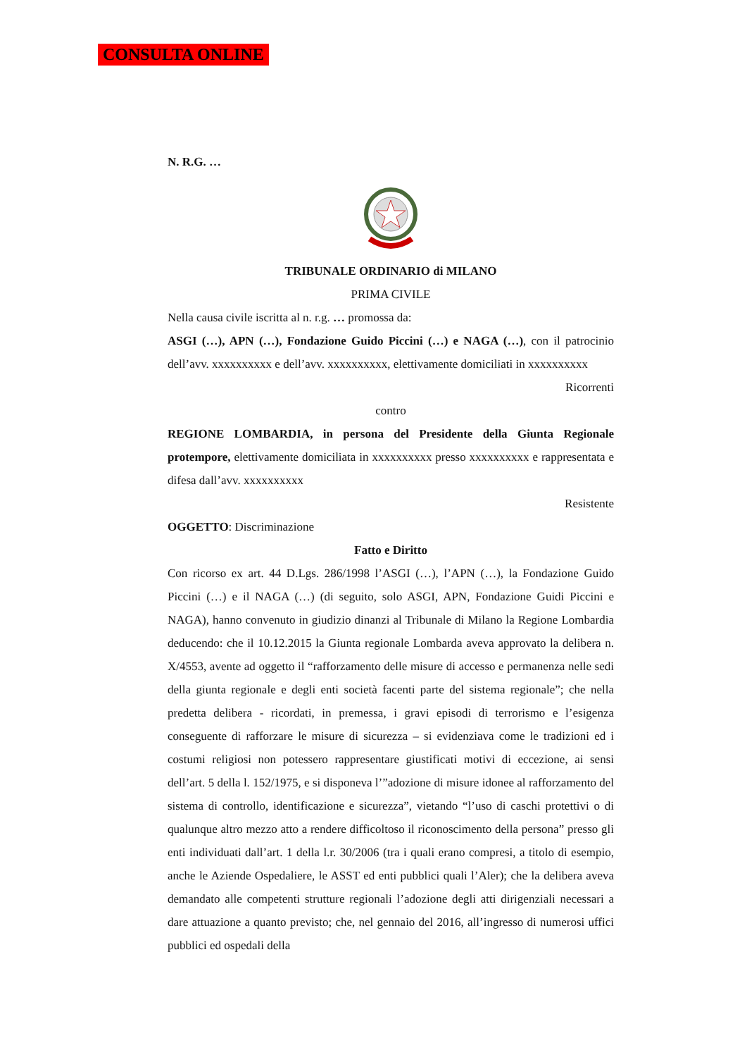CONSULTA ONLINE
N. R.G. …
TRIBUNALE ORDINARIO di MILANO
PRIMA CIVILE
Nella causa civile iscritta al n. r.g. … promossa da:
ASGI (…), APN (…), Fondazione Guido Piccini (…) e NAGA (…), con il patrocinio dell’avv. xxxxxxxxxx e dell’avv. xxxxxxxxxx, elettivamente domiciliati in xxxxxxxxxx
Ricorrenti
contro
REGIONE LOMBARDIA, in persona del Presidente della Giunta Regionale protempore, elettivamente domiciliata in xxxxxxxxxx presso xxxxxxxxxx e rappresentata e difesa dall’avv. xxxxxxxxxx
Resistente
OGGETTO: Discriminazione
Fatto e Diritto
Con ricorso ex art. 44 D.Lgs. 286/1998 l’ASGI (…), l’APN (…), la Fondazione Guido Piccini (…) e il NAGA (…) (di seguito, solo ASGI, APN, Fondazione Guidi Piccini e NAGA), hanno convenuto in giudizio dinanzi al Tribunale di Milano la Regione Lombardia deducendo: che il 10.12.2015 la Giunta regionale Lombarda aveva approvato la delibera n. X/4553, avente ad oggetto il “rafforzamento delle misure di accesso e permanenza nelle sedi della giunta regionale e degli enti società facenti parte del sistema regionale”; che nella predetta delibera - ricordati, in premessa, i gravi episodi di terrorismo e l’esigenza conseguente di rafforzare le misure di sicurezza – si evidenziava come le tradizioni ed i costumi religiosi non potessero rappresentare giustificati motivi di eccezione, ai sensi dell’art. 5 della l. 152/1975, e si disponeva l’”adozione di misure idonee al rafforzamento del sistema di controllo, identificazione e sicurezza”, vietando “l’uso di caschi protettivi o di qualunque altro mezzo atto a rendere difficoltoso il riconoscimento della persona” presso gli enti individuati dall’art. 1 della l.r. 30/2006 (tra i quali erano compresi, a titolo di esempio, anche le Aziende Ospedaliere, le ASST ed enti pubblici quali l’Aler); che la delibera aveva demandato alle competenti strutture regionali l’adozione degli atti dirigenziali necessari a dare attuazione a quanto previsto; che, nel gennaio del 2016, all’ingresso di numerosi uffici pubblici ed ospedali della